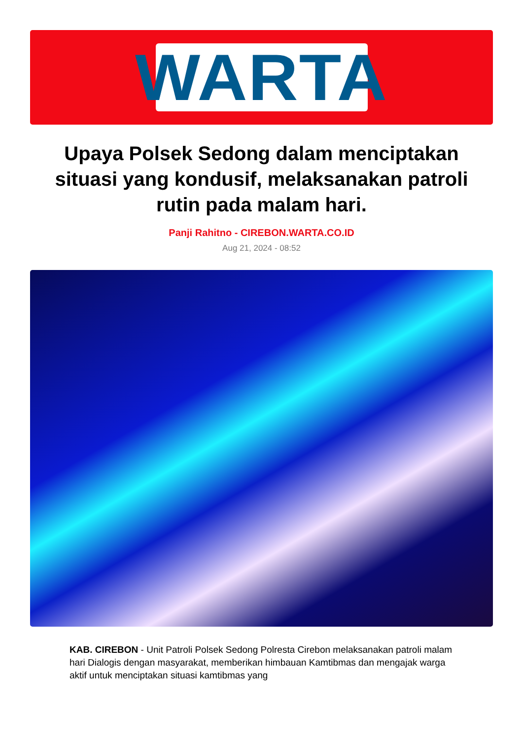WARTA
Upaya Polsek Sedong dalam menciptakan situasi yang kondusif, melaksanakan patroli rutin pada malam hari.
Panji Rahitno - CIREBON.WARTA.CO.ID
Aug 21, 2024 - 08:52
KAB. CIREBON - Unit Patroli Polsek Sedong Polresta Cirebon melaksanakan patroli malam hari Dialogis dengan masyarakat, memberikan himbauan Kamtibmas dan mengajak warga aktif untuk menciptakan situasi kamtibmas yang